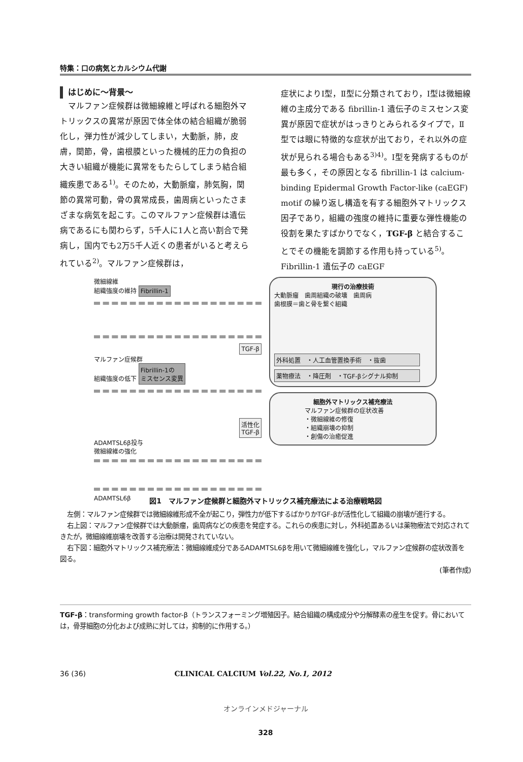特集：口の病気とカルシウム代謝
はじめに〜背景〜
マルファン症候群は微細線維と呼ばれる細胞外マトリックスの異常が原因で体全体の結合組織が脆弱化し，弾力性が減少してしまい，大動脈，肺，皮膚，関節，骨，歯根膜といった機械的圧力の負担の大きい組織が機能に異常をもたらしてしまう結合組織疾患である<sup>1)</sup>。そのため，大動脈瘤，肺気胸，関節の異常可動，骨の異常成長，歯周病といったさまざまな病気を起こす。このマルファン症候群は遺伝病であるにも関わらず，5千人に1人と高い割合で発病し，国内でも2万5千人近くの患者がいると考えられている<sup>2)</sup>。マルファン症候群は，
症状によりⅠ型，Ⅱ型に分類されており，Ⅰ型は微細線維の主成分である fibrillin-1 遺伝子のミスセンス変異が原因で症状がはっきりとみられるタイプで，Ⅱ型では眼に特徴的な症状が出ており，それ以外の症状が見られる場合もある<sup>3)4)</sup>。Ⅰ型を発病するものが最も多く，その原因となる fibrillin-1 は calcium-binding Epidermal Growth Factor-like (caEGF) motif の繰り返し構造を有する細胞外マトリックス因子であり，組織の強度の維持に重要な弾性機能の役割を果たすばかりでなく，TGF-β と結合することでその機能を調節する作用も持っている<sup>5)</sup>。Fibrillin-1 遺伝子の caEGF
微細線維
組織強度の維持 Fibrillin-1
TGF-β
マルファン症候群
組織強度の低下 Fibrillin-1の
ミスセンス変異
活性化
TGF-β
ADAMTSL6β投与
微細線維の強化
ADAMTSL6β
現行の治療技術
大動脈瘤　歯周組織の破壊　歯周病
歯根膜＝歯と骨を繋ぐ組織
外科処置　・人工血管置換手術　・抜歯
薬物療法　・降圧剤　・TGF-βシグナル抑制
細胞外マトリックス補充療法
マルファン症候群の症状改善
・微細線維の修復
・組織崩壊の抑制
・創傷の治癒促進
図1　マルファン症候群と細胞外マトリックス補充療法による治療戦略図
左側：マルファン症候群では微細線維形成不全が起こり，弾性力が低下するばかりかTGF-βが活性化して組織の崩壊が進行する。
右上図：マルファン症候群では大動脈瘤，歯周病などの疾患を発症する。これらの疾患に対し，外科処置あるいは薬物療法で対応されてきたが，微細線維崩壊を改善する治療は開発されていない。
右下図：細胞外マトリックス補充療法：微細線維成分であるADAMTSL6βを用いて微細線維を強化し，マルファン症候群の症状改善を図る。
(筆者作成)
TGF-β：transforming growth factor-β（トランスフォーミング増殖因子。結合組織の構成成分や分解酵素の産生を促す。骨においては，骨芽細胞の分化および成熟に対しては，抑制的に作用する。）
36 (36) CLINICAL CALCIUM Vol.22, No.1, 2012
オンラインメドジャーナル
328